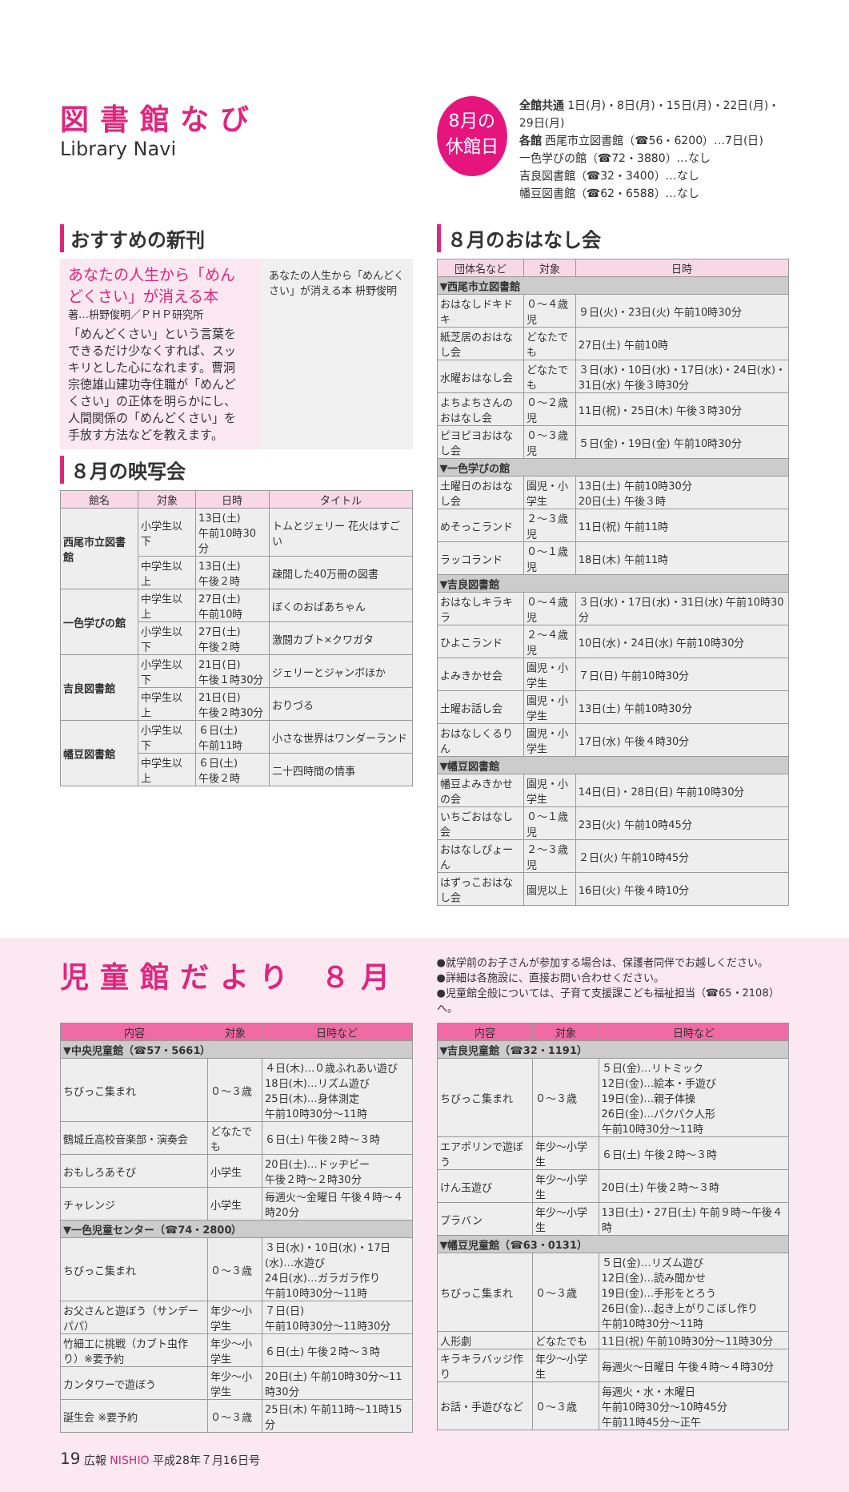図書館なび
Library Navi
8月の
休館日
全館共通 1日(月)・8日(月)・15日(月)・22日(月)・29日(月)
各館 西尾市立図書館（☎56・6200）…7日(日)
一色学びの館（☎72・3880）…なし
吉良図書館（☎32・3400）…なし
幡豆図書館（☎62・6588）…なし
おすすめの新刊
あなたの人生から「めんどくさい」が消える本
著…枡野俊明／ＰＨＰ研究所
「めんどくさい」という言葉をできるだけ少なくすれば、スッキリとした心になれます。曹洞宗徳雄山建功寺住職が「めんどくさい」の正体を明らかにし、人間関係の「めんどくさい」を手放す方法などを教えます。
あなたの人生から「めんどくさい」が消える本 枡野俊明
８月の映写会
| 館名 | 対象 | 日時 | タイトル |
| --- | --- | --- | --- |
| 西尾市立図書館 | 小学生以下 | 13日(土) 午前10時30分 | トムとジェリー 花火はすごい |
| | 中学生以上 | 13日(土) 午後２時 | 疎開した40万冊の図書 |
| 一色学びの館 | 中学生以上 | 27日(土) 午前10時 | ぼくのおばあちゃん |
| | 小学生以下 | 27日(土) 午後２時 | 激闘カブト×クワガタ |
| 吉良図書館 | 小学生以下 | 21日(日) 午後１時30分 | ジェリーとジャンボほか |
| | 中学生以上 | 21日(日) 午後２時30分 | おりづる |
| 幡豆図書館 | 小学生以下 | ６日(土) 午前11時 | 小さな世界はワンダーランド |
| | 中学生以上 | ６日(土) 午後２時 | 二十四時間の情事 |
８月のおはなし会
| 団体名など | 対象 | 日時 |
| --- | --- | --- |
| ▼西尾市立図書館 | | |
| おはなしドキドキ | ０～４歳児 | ９日(火)・23日(火) 午前10時30分 |
| 紙芝居のおはなし会 | どなたでも | 27日(土) 午前10時 |
| 水曜おはなし会 | どなたでも | ３日(水)・10日(水)・17日(水)・24日(水)・31日(水) 午後３時30分 |
| よちよちさんのおはなし会 | ０～２歳児 | 11日(祝)・25日(木) 午後３時30分 |
| ピヨピヨおはなし会 | ０～３歳児 | ５日(金)・19日(金) 午前10時30分 |
| ▼一色学びの館 | | |
| 土曜日のおはなし会 | 園児・小学生 | 13日(土) 午前10時30分 20日(土) 午後３時 |
| めそっこランド | ２～３歳児 | 11日(祝) 午前11時 |
| ラッコランド | ０～１歳児 | 18日(木) 午前11時 |
| ▼吉良図書館 | | |
| おはなしキラキラ | ０～４歳児 | ３日(水)・17日(水)・31日(水) 午前10時30分 |
| ひよこランド | ２～４歳児 | 10日(水)・24日(水) 午前10時30分 |
| よみきかせ会 | 園児・小学生 | ７日(日) 午前10時30分 |
| 土曜お話し会 | 園児・小学生 | 13日(土) 午前10時30分 |
| おはなしくるりん | 園児・小学生 | 17日(水) 午後４時30分 |
| ▼幡豆図書館 | | |
| 幡豆よみきかせの会 | 園児・小学生 | 14日(日)・28日(日) 午前10時30分 |
| いちごおはなし会 | ０～１歳児 | 23日(火) 午前10時45分 |
| おはなしぴょーん | ２～３歳児 | ２日(火) 午前10時45分 |
| はずっこおはなし会 | 園児以上 | 16日(火) 午後４時10分 |
児童館だより ８月
●就学前のお子さんが参加する場合は、保護者同伴でお越しください。
●詳細は各施設に、直接お問い合わせください。
●児童館全般については、子育て支援課こども福祉担当（☎65・2108）へ。
| 内容 | 対象 | 日時など |
| --- | --- | --- |
| ▼中央児童館（☎57・5661） | | |
| ちびっこ集まれ | ０～３歳 | ４日(木)…０歳ふれあい遊び 18日(木)…リズム遊び 25日(木)…身体測定 午前10時30分～11時 |
| 鶴城丘高校音楽部・演奏会 | どなたでも | ６日(土) 午後２時～３時 |
| おもしろあそび | 小学生 | 20日(土)…ドッヂビー 午後２時～２時30分 |
| チャレンジ | 小学生 | 毎週火～金曜日 午後４時～４時20分 |
| ▼一色児童センター（☎74・2800） | | |
| ちびっこ集まれ | ０～３歳 | ３日(水)・10日(水)・17日(水)…水遊び 24日(水)…ガラガラ作り 午前10時30分～11時 |
| お父さんと遊ぼう（サンデーパパ） | 年少～小学生 | ７日(日) 午前10時30分～11時30分 |
| 竹細工に挑戦（カブト虫作り）※要予約 | 年少～小学生 | ６日(土) 午後２時～３時 |
| カンタワーで遊ぼう | 年少～小学生 | 20日(土) 午前10時30分～11時30分 |
| 誕生会 ※要予約 | ０～３歳 | 25日(木) 午前11時～11時15分 |
| 内容 | 対象 | 日時など |
| --- | --- | --- |
| ▼吉良児童館（☎32・1191） | | |
| ちびっこ集まれ | ０～３歳 | ５日(金)…リトミック 12日(金)…絵本・手遊び 19日(金)…親子体操 26日(金)…パクパク人形 午前10時30分～11時 |
| エアポリンで遊ぼう | 年少～小学生 | ６日(土) 午後２時～３時 |
| けん玉遊び | 年少～小学生 | 20日(土) 午後２時～３時 |
| プラバン | 年少～小学生 | 13日(土)・27日(土) 午前９時～午後４時 |
| ▼幡豆児童館（☎63・0131） | | |
| ちびっこ集まれ | ０～３歳 | ５日(金)…リズム遊び 12日(金)…読み聞かせ 19日(金)…手形をとろう 26日(金)…起き上がりこぼし作り 午前10時30分～11時 |
| 人形劇 | どなたでも | 11日(祝) 午前10時30分～11時30分 |
| キラキラバッジ作り | 年少～小学生 | 毎週火～日曜日 午後４時～４時30分 |
| お話・手遊びなど | ０～３歳 | 毎週火・水・木曜日 午前10時30分～10時45分 午前11時45分～正午 |
19 広報 NISHIO 平成28年７月16日号